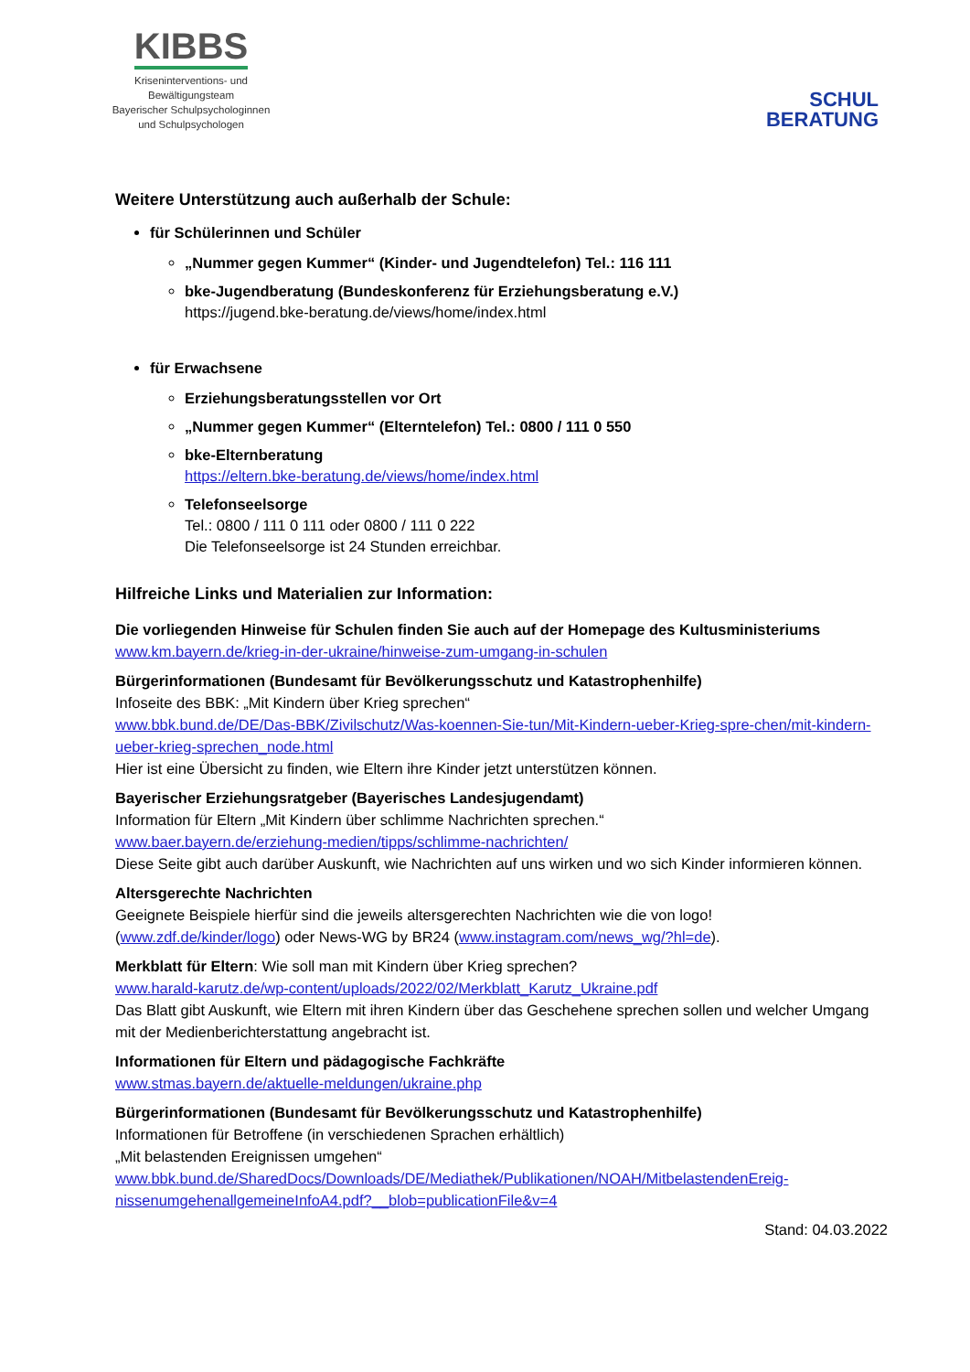KIBBS
Kriseninterventions- und
Bewältigungsteam
Bayerischer Schulpsychologinnen
und Schulpsychologen
SCHUL
BERATUNG
Weitere Unterstützung auch außerhalb der Schule:
für Schülerinnen und Schüler
„Nummer gegen Kummer“ (Kinder- und Jugendtelefon) Tel.: 116 111
bke-Jugendberatung (Bundeskonferenz für Erziehungsberatung e.V.)
https://jugend.bke-beratung.de/views/home/index.html
für Erwachsene
Erziehungsberatungsstellen vor Ort
„Nummer gegen Kummer“ (Elterntelefon) Tel.: 0800 / 111 0 550
bke-Elternberatung
https://eltern.bke-beratung.de/views/home/index.html
Telefonseelsorge
Tel.: 0800 / 111 0 111 oder 0800 / 111 0 222
Die Telefonseelsorge ist 24 Stunden erreichbar.
Hilfreiche Links und Materialien zur Information:
Die vorliegenden Hinweise für Schulen finden Sie auch auf der Homepage des Kultusministeriums
www.km.bayern.de/krieg-in-der-ukraine/hinweise-zum-umgang-in-schulen
Bürgerinformationen (Bundesamt für Bevölkerungsschutz und Katastrophenhilfe)
Infoseite des BBK: „Mit Kindern über Krieg sprechen“
www.bbk.bund.de/DE/Das-BBK/Zivilschutz/Was-koennen-Sie-tun/Mit-Kindern-ueber-Krieg-spre-chen/mit-kindern-ueber-krieg-sprechen_node.html
Hier ist eine Übersicht zu finden, wie Eltern ihre Kinder jetzt unterstützen können.
Bayerischer Erziehungsratgeber (Bayerisches Landesjugendamt)
Information für Eltern „Mit Kindern über schlimme Nachrichten sprechen.“
www.baer.bayern.de/erziehung-medien/tipps/schlimme-nachrichten/
Diese Seite gibt auch darüber Auskunft, wie Nachrichten auf uns wirken und wo sich Kinder informieren können.
Altersgerechte Nachrichten
Geeignete Beispiele hierfür sind die jeweils altersgerechten Nachrichten wie die von logo! (www.zdf.de/kinder/logo) oder News-WG by BR24 (www.instagram.com/news_wg/?hl=de).
Merkblatt für Eltern: Wie soll man mit Kindern über Krieg sprechen?
www.harald-karutz.de/wp-content/uploads/2022/02/Merkblatt_Karutz_Ukraine.pdf
Das Blatt gibt Auskunft, wie Eltern mit ihren Kindern über das Geschehene sprechen sollen und welcher Umgang mit der Medienberichterstattung angebracht ist.
Informationen für Eltern und pädagogische Fachkräfte
www.stmas.bayern.de/aktuelle-meldungen/ukraine.php
Bürgerinformationen (Bundesamt für Bevölkerungsschutz und Katastrophenhilfe)
Informationen für Betroffene (in verschiedenen Sprachen erhältlich)
„Mit belastenden Ereignissen umgehen“
www.bbk.bund.de/SharedDocs/Downloads/DE/Mediathek/Publikationen/NOAH/MitbelastendenEreig-nissenumgehenallgemeineInfoA4.pdf?__blob=publicationFile&v=4
Stand: 04.03.2022